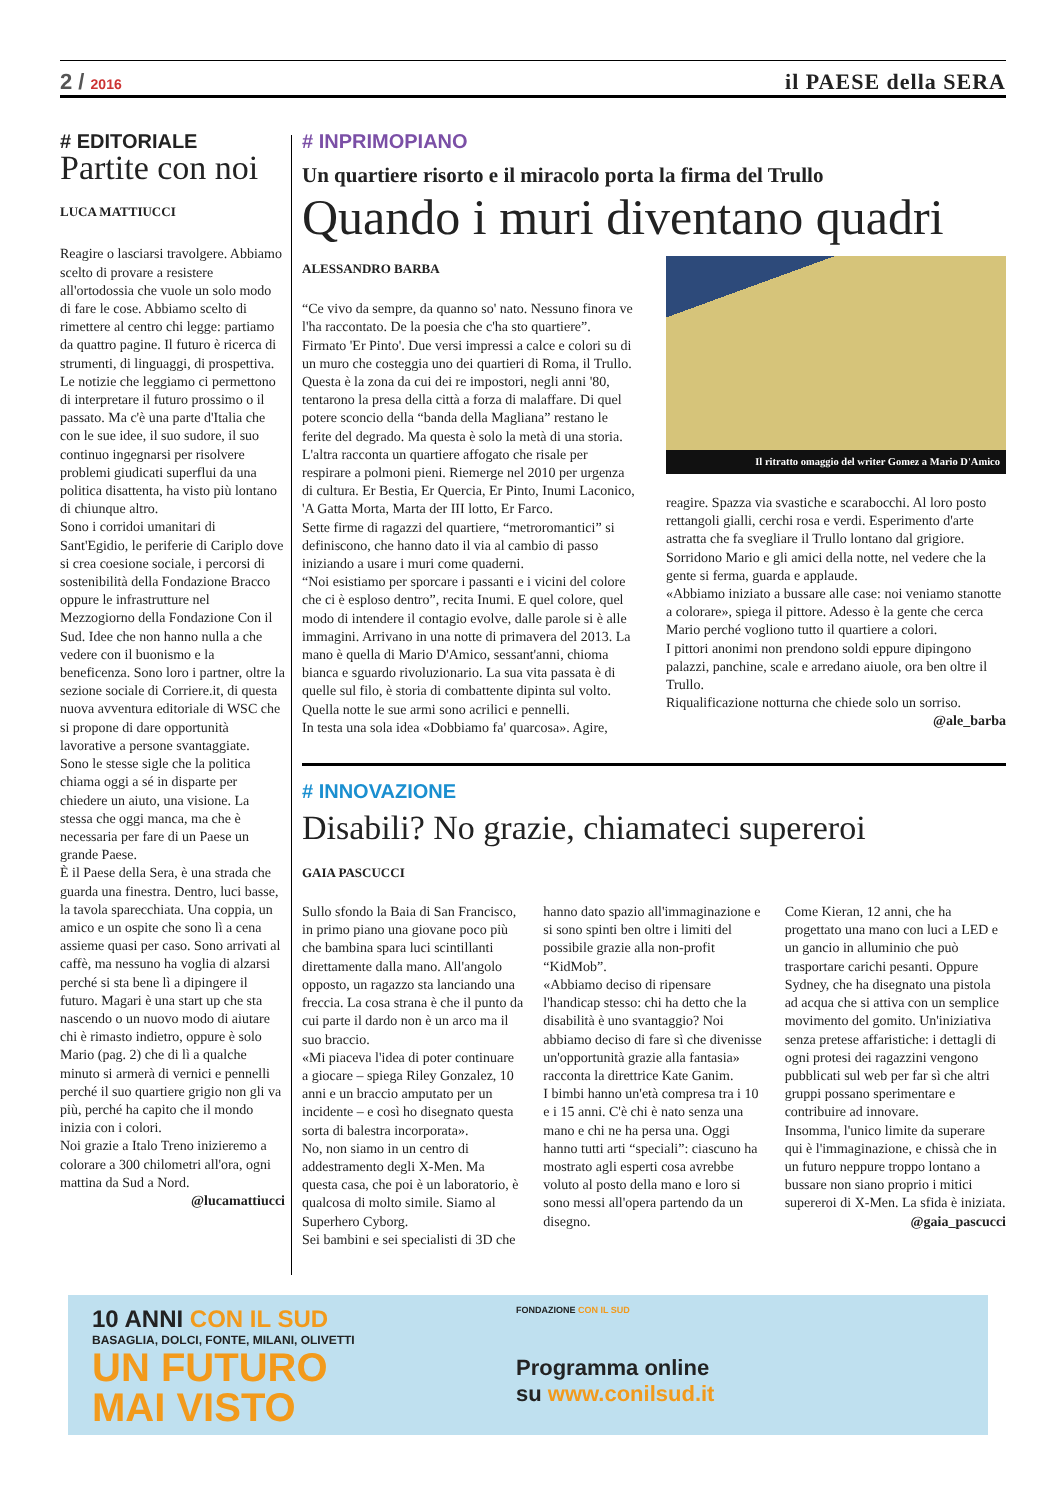2 / 2016
il PAESE della SERA
# EDITORIALE
Partite con noi
LUCA MATTIUCCI
Reagire o lasciarsi travolgere. Abbiamo scelto di provare a resistere all'ortodossia che vuole un solo modo di fare le cose. Abbiamo scelto di rimettere al centro chi legge: partiamo da quattro pagine. Il futuro è ricerca di strumenti, di linguaggi, di prospettiva.
Le notizie che leggiamo ci permettono di interpretare il futuro prossimo o il passato. Ma c'è una parte d'Italia che con le sue idee, il suo sudore, il suo continuo ingegnarsi per risolvere problemi giudicati superflui da una politica disattenta, ha visto più lontano di chiunque altro.
Sono i corridoi umanitari di Sant'Egidio, le periferie di Cariplo dove si crea coesione sociale, i percorsi di sostenibilità della Fondazione Bracco oppure le infrastrutture nel Mezzogiorno della Fondazione Con il Sud. Idee che non hanno nulla a che vedere con il buonismo e la beneficenza. Sono loro i partner, oltre la sezione sociale di Corriere.it, di questa nuova avventura editoriale di WSC che si propone di dare opportunità lavorative a persone svantaggiate.
Sono le stesse sigle che la politica chiama oggi a sé in disparte per chiedere un aiuto, una visione. La stessa che oggi manca, ma che è necessaria per fare di un Paese un grande Paese.
È il Paese della Sera, è una strada che guarda una finestra. Dentro, luci basse, la tavola sparecchiata. Una coppia, un amico e un ospite che sono lì a cena assieme quasi per caso. Sono arrivati al caffè, ma nessuno ha voglia di alzarsi perché si sta bene lì a dipingere il futuro. Magari è una start up che sta nascendo o un nuovo modo di aiutare chi è rimasto indietro, oppure è solo Mario (pag. 2) che di lì a qualche minuto si armerà di vernici e pennelli perché il suo quartiere grigio non gli va più, perché ha capito che il mondo inizia con i colori.
Noi grazie a Italo Treno inizieremo a colorare a 300 chilometri all'ora, ogni mattina da Sud a Nord.
@lucamattiucci
# INPRIMOPIANO
Un quartiere risorto e il miracolo porta la firma del Trullo
Quando i muri diventano quadri
ALESSANDRO BARBA
“Ce vivo da sempre, da quanno so' nato. Nessuno finora ve l'ha raccontato. De la poesia che c'ha sto quartiere”. Firmato 'Er Pinto'. Due versi impressi a calce e colori su di un muro che costeggia uno dei quartieri di Roma, il Trullo.
Questa è la zona da cui dei re impostori, negli anni '80, tentarono la presa della città a forza di malaffare. Di quel potere sconcio della “banda della Magliana” restano le ferite del degrado. Ma questa è solo la metà di una storia. L'altra racconta un quartiere affogato che risale per respirare a polmoni pieni. Riemerge nel 2010 per urgenza di cultura. Er Bestia, Er Quercia, Er Pinto, Inumi Laconico, 'A Gatta Morta, Marta der III lotto, Er Farco.
Sette firme di ragazzi del quartiere, “metroromantici” si definiscono, che hanno dato il via al cambio di passo iniziando a usare i muri come quaderni.
“Noi esistiamo per sporcare i passanti e i vicini del colore che ci è esploso dentro”, recita Inumi. E quel colore, quel modo di intendere il contagio evolve, dalle parole si è alle immagini. Arrivano in una notte di primavera del 2013. La mano è quella di Mario D'Amico, sessant'anni, chioma bianca e sguardo rivoluzionario. La sua vita passata è di quelle sul filo, è storia di combattente dipinta sul volto. Quella notte le sue armi sono acrilici e pennelli.
In testa una sola idea «Dobbiamo fa' quarcosa». Agire,
Il ritratto omaggio del writer Gomez a Mario D'Amico
reagire. Spazza via svastiche e scarabocchi. Al loro posto rettangoli gialli, cerchi rosa e verdi. Esperimento d'arte astratta che fa svegliare il Trullo lontano dal grigiore. Sorridono Mario e gli amici della notte, nel vedere che la gente si ferma, guarda e applaude.
«Abbiamo iniziato a bussare alle case: noi veniamo stanotte a colorare», spiega il pittore. Adesso è la gente che cerca Mario perché vogliono tutto il quartiere a colori.
I pittori anonimi non prendono soldi eppure dipingono palazzi, panchine, scale e arredano aiuole, ora ben oltre il Trullo.
Riqualificazione notturna che chiede solo un sorriso.
@ale_barba
# INNOVAZIONE
Disabili? No grazie, chiamateci supereroi
GAIA PASCUCCI
Sullo sfondo la Baia di San Francisco, in primo piano una giovane poco più che bambina spara luci scintillanti direttamente dalla mano. All'angolo opposto, un ragazzo sta lanciando una freccia. La cosa strana è che il punto da cui parte il dardo non è un arco ma il suo braccio.
«Mi piaceva l'idea di poter continuare a giocare – spiega Riley Gonzalez, 10 anni e un braccio amputato per un incidente – e così ho disegnato questa sorta di balestra incorporata».
No, non siamo in un centro di addestramento degli X-Men. Ma questa casa, che poi è un laboratorio, è qualcosa di molto simile. Siamo al Superhero Cyborg.
Sei bambini e sei specialisti di 3D che
hanno dato spazio all'immaginazione e si sono spinti ben oltre i limiti del possibile grazie alla non-profit “KidMob”.
«Abbiamo deciso di ripensare l'handicap stesso: chi ha detto che la disabilità è uno svantaggio? Noi abbiamo deciso di fare sì che divenisse un'opportunità grazie alla fantasia» racconta la direttrice Kate Ganim.
I bimbi hanno un'età compresa tra i 10 e i 15 anni. C'è chi è nato senza una mano e chi ne ha persa una. Oggi hanno tutti arti “speciali”: ciascuno ha mostrato agli esperti cosa avrebbe voluto al posto della mano e loro si sono messi all'opera partendo da un disegno.
Come Kieran, 12 anni, che ha progettato una mano con luci a LED e un gancio in alluminio che può trasportare carichi pesanti. Oppure Sydney, che ha disegnato una pistola ad acqua che si attiva con un semplice movimento del gomito. Un'iniziativa senza pretese affaristiche: i dettagli di ogni protesi dei ragazzini vengono pubblicati sul web per far sì che altri gruppi possano sperimentare e contribuire ad innovare.
Insomma, l'unico limite da superare qui è l'immaginazione, e chissà che in un futuro neppure troppo lontano a bussare non siano proprio i mitici supereroi di X-Men. La sfida è iniziata.
@gaia_pascucci
10 ANNI CON IL SUD
BASAGLIA, DOLCI, FONTE, MILANI, OLIVETTI
UN FUTURO
MAI VISTO
FONDAZIONE CON IL SUD
Programma online
su www.conilsud.it